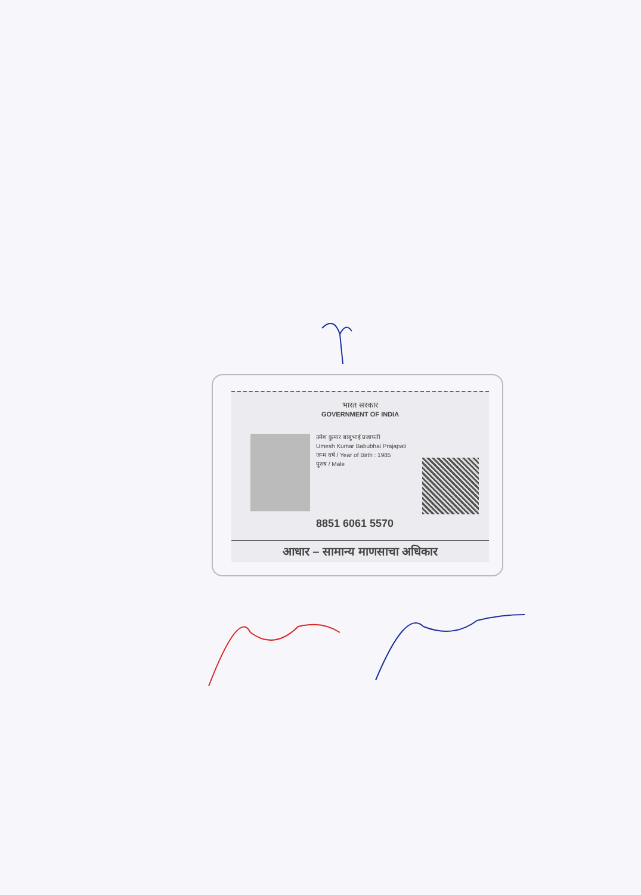भारत सरकार
GOVERNMENT OF INDIA
उमेश कुमार बाबुभाई प्रजापती
Umesh Kumar Babubhai Prajapati
जन्म वर्ष / Year of Birth : 1985
पुरुष / Male
8851 6061 5570
आधार – सामान्य माणसाचा अधिकार